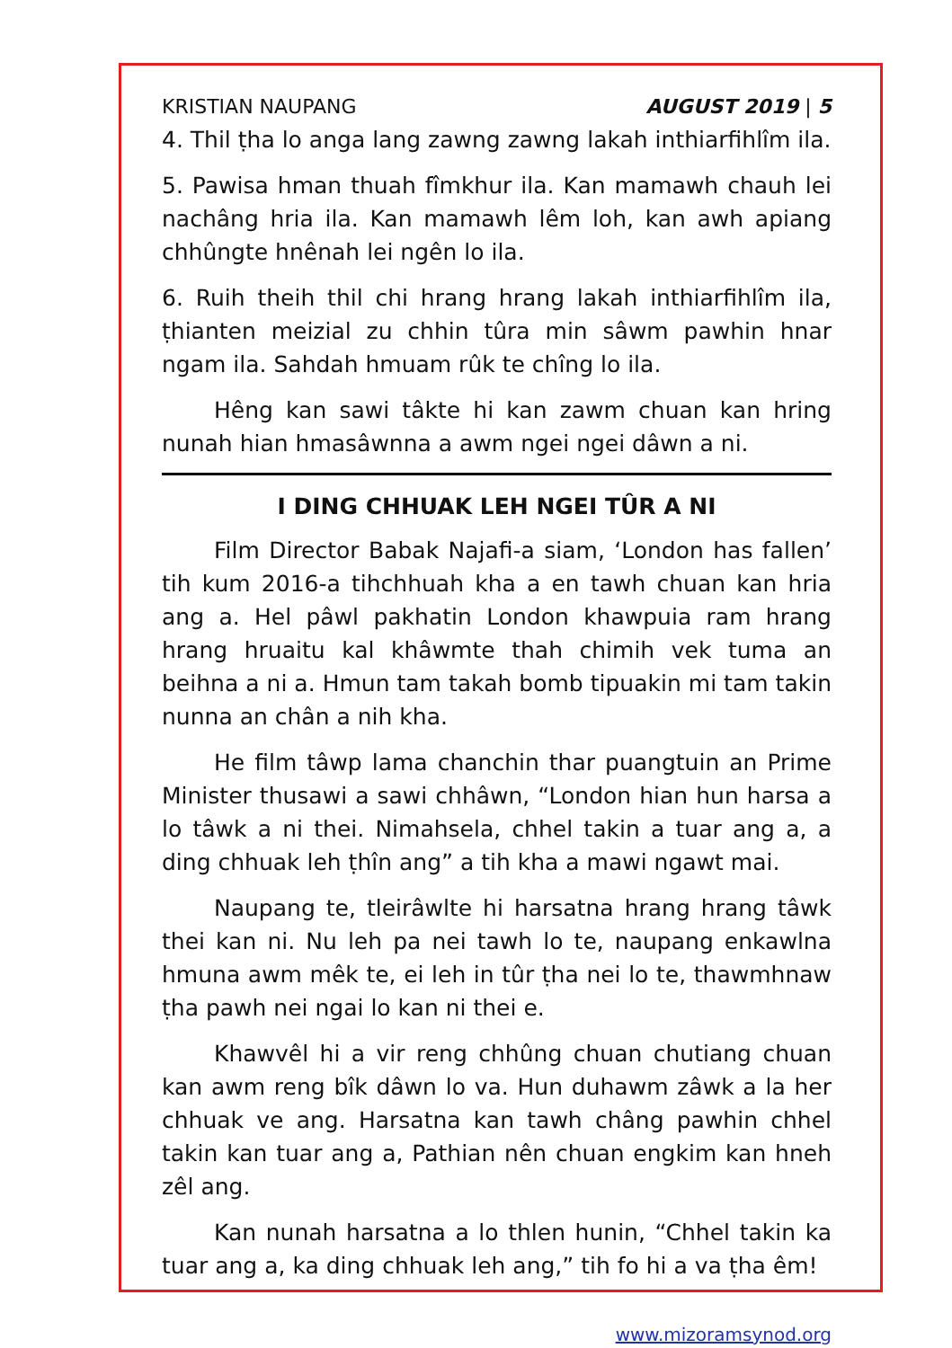KRISTIAN NAUPANG AUGUST 2019 | 5
4. Thil ṭha lo anga lang zawng zawng lakah inthiarfihlîm ila.
5. Pawisa hman thuah fîmkhur ila. Kan mamawh chauh lei nachâng hria ila. Kan mamawh lêm loh, kan awh apiang chhûngte hnênah lei ngên lo ila.
6. Ruih theih thil chi hrang hrang lakah inthiarfihlîm ila, ṭhianten meizial zu chhin tûra min sâwm pawhin hnar ngam ila. Sahdah hmuam rûk te chîng lo ila.
Hêng kan sawi tâkte hi kan zawm chuan kan hring nunah hian hmasâwnna a awm ngei ngei dâwn a ni.
I DING CHHUAK LEH NGEI TÛR A NI
Film Director Babak Najafi-a siam, ‘London has fallen’ tih kum 2016-a tihchhuah kha a en tawh chuan kan hria ang a. Hel pâwl pakhatin London khawpuia ram hrang hrang hruaitu kal khâwmte thah chimih vek tuma an beihna a ni a. Hmun tam takah bomb tipuakin mi tam takin nunna an chân a nih kha.
He film tâwp lama chanchin thar puangtuin an Prime Minister thusawi a sawi chhâwn, “London hian hun harsa a lo tâwk a ni thei. Nimahsela, chhel takin a tuar ang a, a ding chhuak leh ṭhîn ang” a tih kha a mawi ngawt mai.
Naupang te, tleirâwlte hi harsatna hrang hrang tâwk thei kan ni. Nu leh pa nei tawh lo te, naupang enkawlna hmuna awm mêk te, ei leh in tûr ṭha nei lo te, thawmhnaw ṭha pawh nei ngai lo kan ni thei e.
Khawvêl hi a vir reng chhûng chuan chutiang chuan kan awm reng bîk dâwn lo va. Hun duhawm zâwk a la her chhuak ve ang. Harsatna kan tawh châng pawhin chhel takin kan tuar ang a, Pathian nên chuan engkim kan hneh zêl ang.
Kan nunah harsatna a lo thlen hunin, “Chhel takin ka tuar ang a, ka ding chhuak leh ang,” tih fo hi a va ṭha êm!
www.mizoramsynod.org